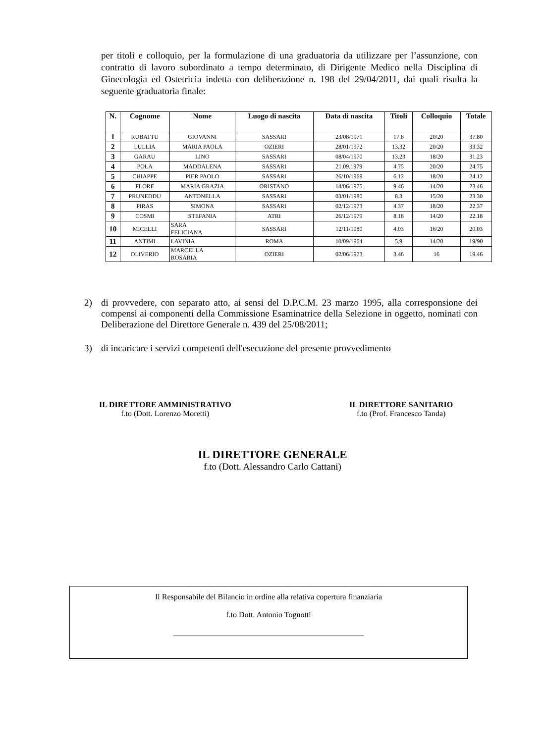per titoli e colloquio, per la formulazione di una graduatoria da utilizzare per l’assunzione, con contratto di lavoro subordinato a tempo determinato, di Dirigente Medico nella Disciplina di Ginecologia ed Ostetricia indetta con deliberazione n. 198 del 29/04/2011, dai quali risulta la seguente graduatoria finale:
| N. | Cognome | Nome | Luogo di nascita | Data di nascita | Titoli | Colloquio | Totale |
| --- | --- | --- | --- | --- | --- | --- | --- |
| 1 | RUBATTU | GIOVANNI | SASSARI | 23/08/1971 | 17.8 | 20/20 | 37.80 |
| 2 | LULLIA | MARIA PAOLA | OZIERI | 28/01/1972 | 13.32 | 20/20 | 33.32 |
| 3 | GARAU | LINO | SASSARI | 08/04/1970 | 13.23 | 18/20 | 31.23 |
| 4 | POLA | MADDALENA | SASSARI | 21.09.1979 | 4.75 | 20/20 | 24.75 |
| 5 | CHIAPPE | PIER PAOLO | SASSARI | 26/10/1969 | 6.12 | 18/20 | 24.12 |
| 6 | FLORE | MARIA GRAZIA | ORISTANO | 14/06/1975 | 9.46 | 14/20 | 23.46 |
| 7 | PRUNEDDU | ANTONELLA | SASSARI | 03/01/1980 | 8.3 | 15/20 | 23.30 |
| 8 | PIRAS | SIMONA | SASSARI | 02/12/1973 | 4.37 | 18/20 | 22.37 |
| 9 | COSMI | STEFANIA | ATRI | 26/12/1979 | 8.18 | 14/20 | 22.18 |
| 10 | MICELLI | SARA FELICIANA | SASSARI | 12/11/1980 | 4.03 | 16/20 | 20.03 |
| 11 | ANTIMI | LAVINIA | ROMA | 10/09/1964 | 5.9 | 14/20 | 19/90 |
| 12 | OLIVERIO | MARCELLA ROSARIA | OZIERI | 02/06/1973 | 3.46 | 16 | 19.46 |
2) di provvedere, con separato atto, ai sensi del D.P.C.M. 23 marzo 1995, alla corresponsione dei compensi ai componenti della Commissione Esaminatrice della Selezione in oggetto, nominati con Deliberazione del Direttore Generale n. 439 del 25/08/2011;
3) di incaricare i servizi competenti dell'esecuzione del presente provvedimento
IL DIRETTORE AMMINISTRATIVO
f.to (Dott. Lorenzo Moretti)
IL DIRETTORE SANITARIO
f.to (Prof. Francesco Tanda)
IL DIRETTORE GENERALE
f.to (Dott. Alessandro Carlo Cattani)
Il Responsabile del Bilancio in ordine alla relativa copertura finanziaria
f.to Dott. Antonio Tognotti
________________________________________________